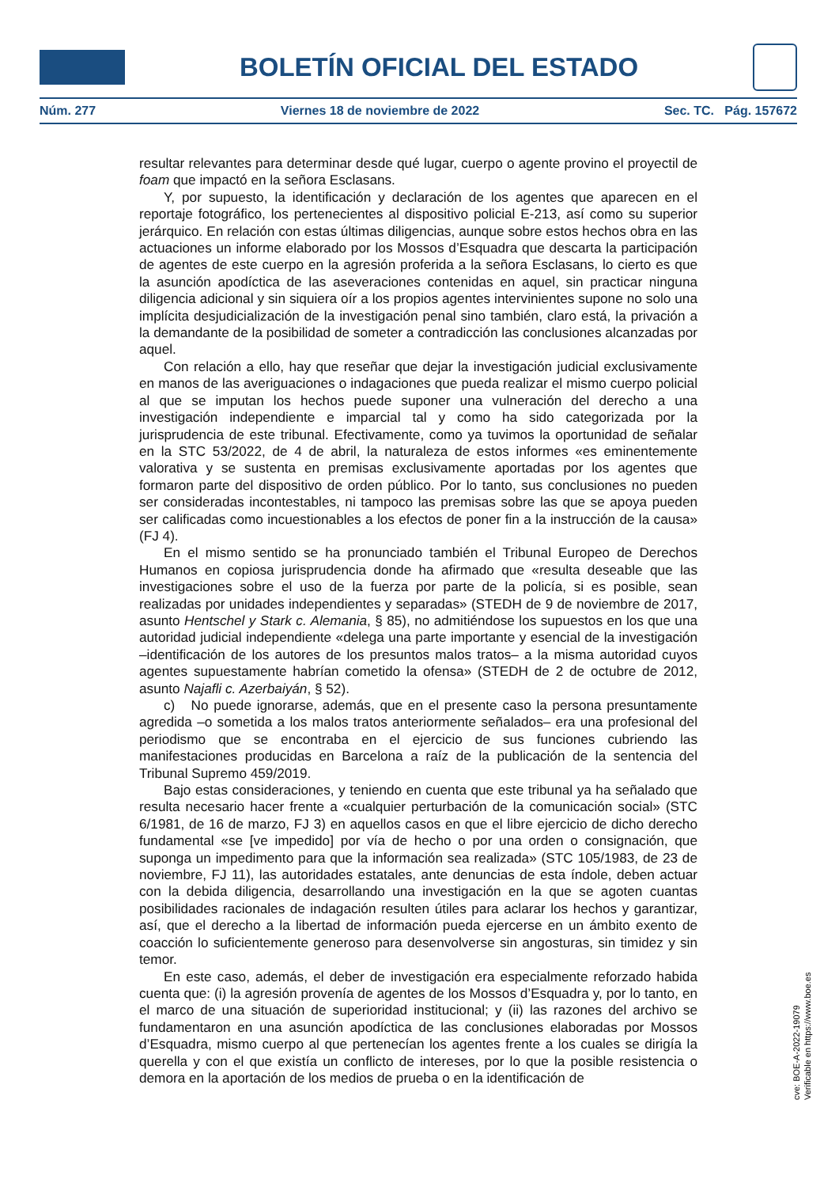BOLETÍN OFICIAL DEL ESTADO
Núm. 277 Viernes 18 de noviembre de 2022 Sec. TC. Pág. 157672
resultar relevantes para determinar desde qué lugar, cuerpo o agente provino el proyectil de foam que impactó en la señora Esclasans.
Y, por supuesto, la identificación y declaración de los agentes que aparecen en el reportaje fotográfico, los pertenecientes al dispositivo policial E-213, así como su superior jerárquico. En relación con estas últimas diligencias, aunque sobre estos hechos obra en las actuaciones un informe elaborado por los Mossos d’Esquadra que descarta la participación de agentes de este cuerpo en la agresión proferida a la señora Esclasans, lo cierto es que la asunción apodíctica de las aseveraciones contenidas en aquel, sin practicar ninguna diligencia adicional y sin siquiera oír a los propios agentes intervinientes supone no solo una implícita desjudicialización de la investigación penal sino también, claro está, la privación a la demandante de la posibilidad de someter a contradicción las conclusiones alcanzadas por aquel.
Con relación a ello, hay que reseñar que dejar la investigación judicial exclusivamente en manos de las averiguaciones o indagaciones que pueda realizar el mismo cuerpo policial al que se imputan los hechos puede suponer una vulneración del derecho a una investigación independiente e imparcial tal y como ha sido categorizada por la jurisprudencia de este tribunal. Efectivamente, como ya tuvimos la oportunidad de señalar en la STC 53/2022, de 4 de abril, la naturaleza de estos informes «es eminentemente valorativa y se sustenta en premisas exclusivamente aportadas por los agentes que formaron parte del dispositivo de orden público. Por lo tanto, sus conclusiones no pueden ser consideradas incontestables, ni tampoco las premisas sobre las que se apoya pueden ser calificadas como incuestionables a los efectos de poner fin a la instrucción de la causa» (FJ 4).
En el mismo sentido se ha pronunciado también el Tribunal Europeo de Derechos Humanos en copiosa jurisprudencia donde ha afirmado que «resulta deseable que las investigaciones sobre el uso de la fuerza por parte de la policía, si es posible, sean realizadas por unidades independientes y separadas» (STEDH de 9 de noviembre de 2017, asunto Hentschel y Stark c. Alemania, § 85), no admitiéndose los supuestos en los que una autoridad judicial independiente «delega una parte importante y esencial de la investigación –identificación de los autores de los presuntos malos tratos– a la misma autoridad cuyos agentes supuestamente habrían cometido la ofensa» (STEDH de 2 de octubre de 2012, asunto Najafli c. Azerbaiyán, § 52).
c) No puede ignorarse, además, que en el presente caso la persona presuntamente agredida –o sometida a los malos tratos anteriormente señalados– era una profesional del periodismo que se encontraba en el ejercicio de sus funciones cubriendo las manifestaciones producidas en Barcelona a raíz de la publicación de la sentencia del Tribunal Supremo 459/2019.
Bajo estas consideraciones, y teniendo en cuenta que este tribunal ya ha señalado que resulta necesario hacer frente a «cualquier perturbación de la comunicación social» (STC 6/1981, de 16 de marzo, FJ 3) en aquellos casos en que el libre ejercicio de dicho derecho fundamental «se [ve impedido] por vía de hecho o por una orden o consignación, que suponga un impedimento para que la información sea realizada» (STC 105/1983, de 23 de noviembre, FJ 11), las autoridades estatales, ante denuncias de esta índole, deben actuar con la debida diligencia, desarrollando una investigación en la que se agoten cuantas posibilidades racionales de indagación resulten útiles para aclarar los hechos y garantizar, así, que el derecho a la libertad de información pueda ejercerse en un ámbito exento de coacción lo suficientemente generoso para desenvolverse sin angosturas, sin timidez y sin temor.
En este caso, además, el deber de investigación era especialmente reforzado habida cuenta que: (i) la agresión provenía de agentes de los Mossos d’Esquadra y, por lo tanto, en el marco de una situación de superioridad institucional; y (ii) las razones del archivo se fundamentaron en una asunción apodíctica de las conclusiones elaboradas por Mossos d’Esquadra, mismo cuerpo al que pertenecían los agentes frente a los cuales se dirigía la querella y con el que existía un conflicto de intereses, por lo que la posible resistencia o demora en la aportación de los medios de prueba o en la identificación de
cve: BOE-A-2022-19079
Verificable en https://www.boe.es